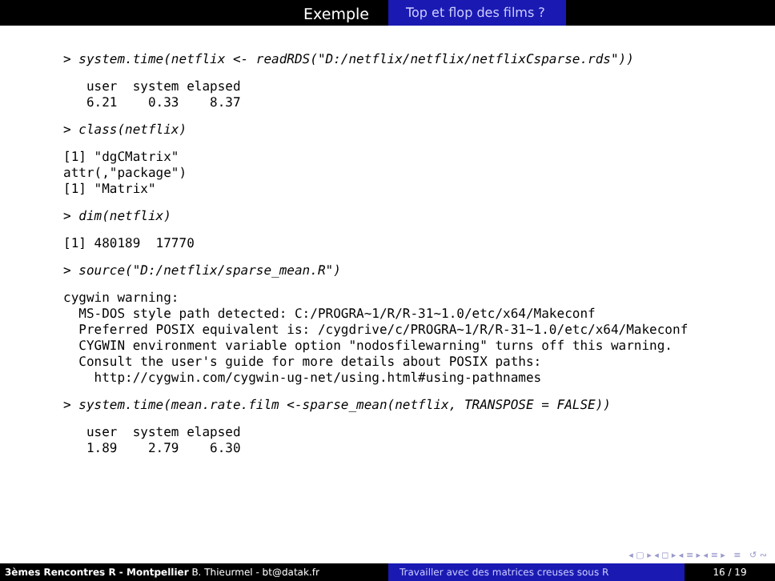Exemple
Top et flop des films ?
> system.time(netflix <- readRDS("D:/netflix/netflix/netflixCsparse.rds"))
user system elapsed 6.21 0.33 8.37
> class(netflix)
[1] "dgCMatrix" attr(,"package") [1] "Matrix"
> dim(netflix)
[1] 480189 17770
> source("D:/netflix/sparse_mean.R")
cygwin warning: MS-DOS style path detected: C:/PROGRA~1/R/R-31~1.0/etc/x64/Makeconf Preferred POSIX equivalent is: /cygdrive/c/PROGRA~1/R/R-31~1.0/etc/x64/Makeconf CYGWIN environment variable option "nodosfilewarning" turns off this warning. Consult the user's guide for more details about POSIX paths: http://cygwin.com/cygwin-ug-net/using.html#using-pathnames
> system.time(mean.rate.film <-sparse_mean(netflix, TRANSPOSE = FALSE))
user system elapsed 1.89 2.79 6.30
◂ ▢ ▸ ◂ ◻ ▸ ◂ ≡ ▸ ◂ ≡ ▸ ≡ ↺ ∾
3èmes Rencontres R - Montpellier B. Thieurmel - bt@datak.fr Travailler avec des matrices creuses sous R 16 / 19